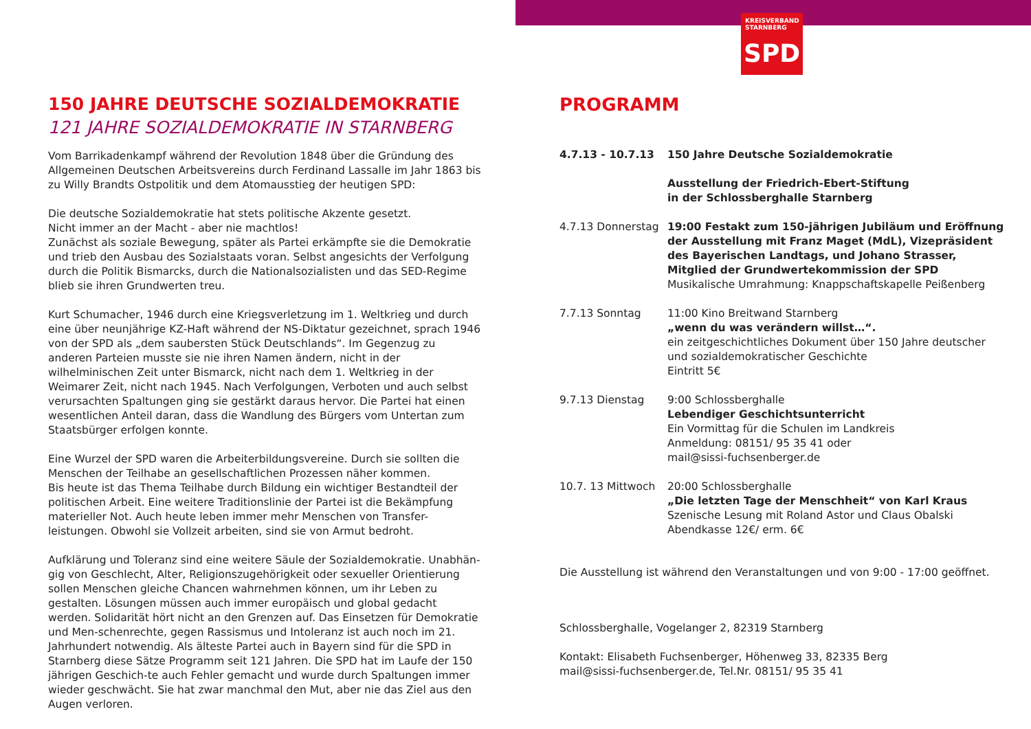KREISVERBAND
STARNBERG
SPD
150 JAHRE DEUTSCHE SOZIALDEMOKRATIE
121 JAHRE SOZIALDEMOKRATIE IN STARNBERG
Vom Barrikadenkampf während der Revolution 1848 über die Gründung des Allgemeinen Deutschen Arbeitsvereins durch Ferdinand Lassalle im Jahr 1863 bis zu Willy Brandts Ostpolitik und dem Atomausstieg der heutigen SPD:
Die deutsche Sozialdemokratie hat stets politische Akzente gesetzt.
Nicht immer an der Macht - aber nie machtlos!
Zunächst als soziale Bewegung, später als Partei erkämpfte sie die Demokratie und trieb den Ausbau des Sozialstaats voran. Selbst angesichts der Verfolgung durch die Politik Bismarcks, durch die Nationalsozialisten und das SED-Regime blieb sie ihren Grundwerten treu.
Kurt Schumacher, 1946 durch eine Kriegsverletzung im 1. Weltkrieg und durch eine über neunjährige KZ-Haft während der NS-Diktatur gezeichnet, sprach 1946 von der SPD als „dem saubersten Stück Deutschlands“. Im Gegenzug zu anderen Parteien musste sie nie ihren Namen ändern, nicht in der wilhelminischen Zeit unter Bismarck, nicht nach dem 1. Weltkrieg in der Weimarer Zeit, nicht nach 1945. Nach Verfolgungen, Verboten und auch selbst verursachten Spaltungen ging sie gestärkt daraus hervor. Die Partei hat einen wesentlichen Anteil daran, dass die Wandlung des Bürgers vom Untertan zum Staatsbürger erfolgen konnte.
Eine Wurzel der SPD waren die Arbeiterbildungsvereine. Durch sie sollten die Menschen der Teilhabe an gesellschaftlichen Prozessen näher kommen.
Bis heute ist das Thema Teilhabe durch Bildung ein wichtiger Bestandteil der politischen Arbeit. Eine weitere Traditionslinie der Partei ist die Bekämpfung materieller Not. Auch heute leben immer mehr Menschen von Transfer-leistungen. Obwohl sie Vollzeit arbeiten, sind sie von Armut bedroht.
Aufklärung und Toleranz sind eine weitere Säule der Sozialdemokratie. Unabhän-gig von Geschlecht, Alter, Religionszugehörigkeit oder sexueller Orientierung sollen Menschen gleiche Chancen wahrnehmen können, um ihr Leben zu gestalten. Lösungen müssen auch immer europäisch und global gedacht werden. Solidarität hört nicht an den Grenzen auf. Das Einsetzen für Demokratie und Men-schenrechte, gegen Rassismus und Intoleranz ist auch noch im 21. Jahrhundert notwendig. Als älteste Partei auch in Bayern sind für die SPD in Starnberg diese Sätze Programm seit 121 Jahren. Die SPD hat im Laufe der 150 jährigen Geschich-te auch Fehler gemacht und wurde durch Spaltungen immer wieder geschwächt. Sie hat zwar manchmal den Mut, aber nie das Ziel aus den Augen verloren.
PROGRAMM
| 4.7.13 - 10.7.13 | 150 Jahre Deutsche Sozialdemokratie Ausstellung der Friedrich-Ebert-Stiftung in der Schlossberghalle Starnberg |
| 4.7.13 Donnerstag | 19:00 Festakt zum 150-jährigen Jubiläum und Eröffnung der Ausstellung mit Franz Maget (MdL), Vizepräsident des Bayerischen Landtags, und Johano Strasser, Mitglied der Grundwertekommission der SPD Musikalische Umrahmung: Knappschaftskapelle Peißenberg |
| 7.7.13 Sonntag | 11:00 Kino Breitwand Starnberg „wenn du was verändern willst…“. ein zeitgeschichtliches Dokument über 150 Jahre deutscher und sozialdemokratischer Geschichte Eintritt 5€ |
| 9.7.13 Dienstag | 9:00 Schlossberghalle Lebendiger Geschichtsunterricht Ein Vormittag für die Schulen im Landkreis Anmeldung: 08151/ 95 35 41 oder mail@sissi-fuchsenberger.de |
| 10.7. 13 Mittwoch | 20:00 Schlossberghalle „Die letzten Tage der Menschheit“ von Karl Kraus Szenische Lesung mit Roland Astor und Claus Obalski Abendkasse 12€/ erm. 6€ |
Die Ausstellung ist während den Veranstaltungen und von 9:00 - 17:00 geöffnet.
Schlossberghalle, Vogelanger 2, 82319 Starnberg
Kontakt: Elisabeth Fuchsenberger, Höhenweg 33, 82335 Berg
mail@sissi-fuchsenberger.de, Tel.Nr. 08151/ 95 35 41